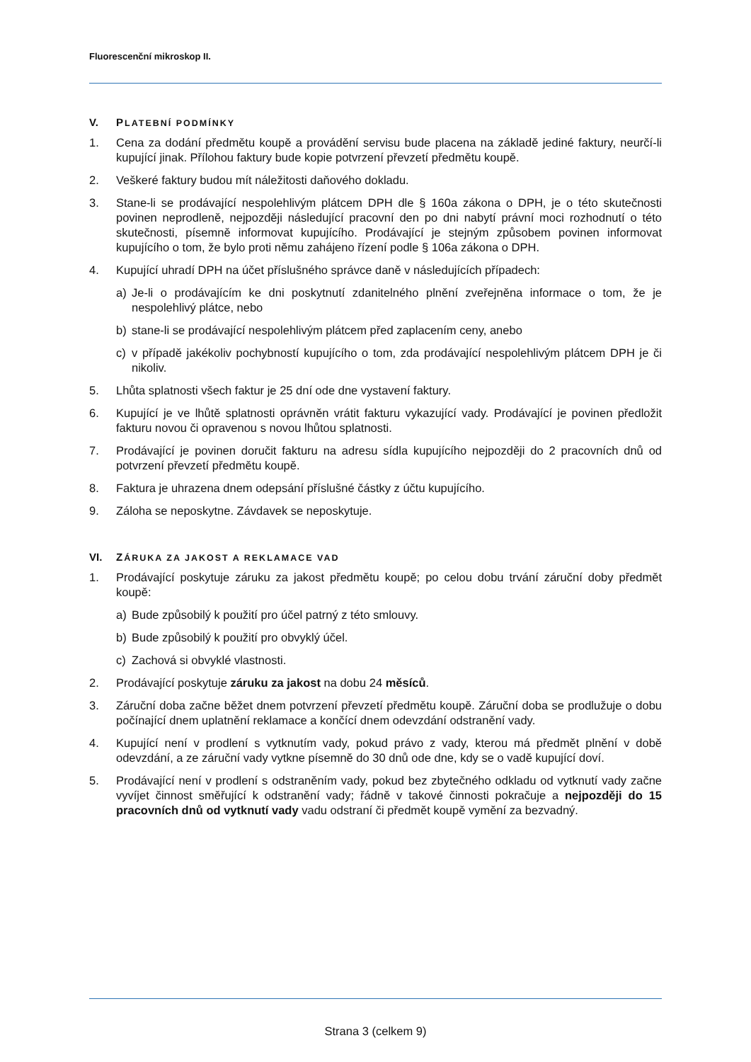Fluorescenční mikroskop II.
V. PLATEBNÍ PODMÍNKY
1. Cena za dodání předmětu koupě a provádění servisu bude placena na základě jediné faktury, neurčí-li kupující jinak. Přílohou faktury bude kopie potvrzení převzetí předmětu koupě.
2. Veškeré faktury budou mít náležitosti daňového dokladu.
3. Stane-li se prodávající nespolehlivým plátcem DPH dle § 160a zákona o DPH, je o této skutečnosti povinen neprodleně, nejpozději následující pracovní den po dni nabytí právní moci rozhodnutí o této skutečnosti, písemně informovat kupujícího. Prodávající je stejným způsobem povinen informovat kupujícího o tom, že bylo proti němu zahájeno řízení podle § 106a zákona o DPH.
4. Kupující uhradí DPH na účet příslušného správce daně v následujících případech:
a) Je-li o prodávajícím ke dni poskytnutí zdanitelného plnění zveřejněna informace o tom, že je nespolehlivý plátce, nebo
b) stane-li se prodávající nespolehlivým plátcem před zaplacením ceny, anebo
c) v případě jakékoliv pochybností kupujícího o tom, zda prodávající nespolehlivým plátcem DPH je či nikoliv.
5. Lhůta splatnosti všech faktur je 25 dní ode dne vystavení faktury.
6. Kupující je ve lhůtě splatnosti oprávněn vrátit fakturu vykazující vady. Prodávající je povinen předložit fakturu novou či opravenou s novou lhůtou splatnosti.
7. Prodávající je povinen doručit fakturu na adresu sídla kupujícího nejpozději do 2 pracovních dnů od potvrzení převzetí předmětu koupě.
8. Faktura je uhrazena dnem odepsání příslušné částky z účtu kupujícího.
9. Záloha se neposkytne. Závdavek se neposkytuje.
VI. ZÁRUKA ZA JAKOST A REKLAMACE VAD
1. Prodávající poskytuje záruku za jakost předmětu koupě; po celou dobu trvání záruční doby předmět koupě:
a) Bude způsobilý k použití pro účel patrný z této smlouvy.
b) Bude způsobilý k použití pro obvyklý účel.
c) Zachová si obvyklé vlastnosti.
2. Prodávající poskytuje záruku za jakost na dobu 24 měsíců.
3. Záruční doba začne běžet dnem potvrzení převzetí předmětu koupě. Záruční doba se prodlužuje o dobu počínající dnem uplatnění reklamace a končící dnem odevzdání odstranění vady.
4. Kupující není v prodlení s vytknutím vady, pokud právo z vady, kterou má předmět plnění v době odevzdání, a ze záruční vady vytkne písemně do 30 dnů ode dne, kdy se o vadě kupující doví.
5. Prodávající není v prodlení s odstraněním vady, pokud bez zbytečného odkladu od vytknutí vady začne vyvíjet činnost směřující k odstranění vady; řádně v takové činnosti pokračuje a nejpozději do 15 pracovních dnů od vytknutí vady vadu odstraní či předmět koupě vymění za bezvadný.
Strana 3 (celkem 9)